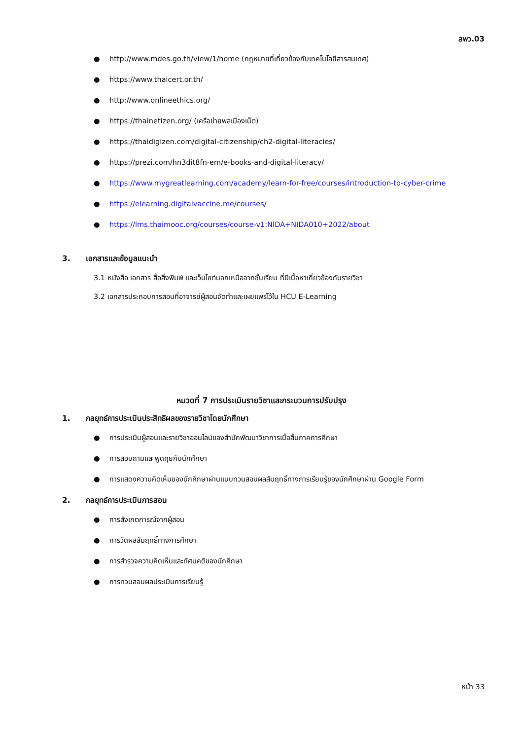สพว.03
● http://www.mdes.go.th/view/1/home (กฎหมายที่เกี่ยวข้องกับเทคโนโลยีสารสนเทศ)
● https://www.thaicert.or.th/
● http://www.onlineethics.org/
● https://thainetizen.org/ (เครือข่ายพลเมืองเน็ต)
● https://thaidigizen.com/digital-citizenship/ch2-digital-literacies/
● https://prezi.com/hn3dit8fn-em/e-books-and-digital-literacy/
● https://www.mygreatlearning.com/academy/learn-for-free/courses/introduction-to-cyber-crime
● https://elearning.digitalvaccine.me/courses/
● https://lms.thaimooc.org/courses/course-v1:NIDA+NIDA010+2022/about
3. เอกสารและข้อมูลแนะนำ
3.1 หนังสือ เอกสาร สื่อสิ่งพิมพ์ และเว็บไซต์นอกเหนือจากชั้นเรียน ที่มีเนื้อหาเกี่ยวข้องกับรายวิชา
3.2 เอกสารประกอบการสอนที่อาจารย์ผู้สอนจัดทำและเผยแพร่ไว้ใน HCU E-Learning
หมวดที่ 7 การประเมินรายวิชาและกระบวนการปรับปรุง
1. กลยุทธ์การประเมินประสิทธิผลของรายวิชาโดยนักศึกษา
● การประเมินผู้สอนและรายวิชาออนไลน์ของสำนักพัฒนาวิชาการเมื่อสิ้นภาคการศึกษา
● การสอบถามและพูดคุยกับนักศึกษา
● การแสดงความคิดเห็นของนักศึกษาผ่านแบบทวนสอบผลสัมฤทธิ์ทางการเรียนรู้ของนักศึกษาผ่าน Google Form
2. กลยุทธ์การประเมินการสอน
● การสังเกตการณ์จากผู้สอน
● การวัดผลสัมฤทธิ์ทางการศึกษา
● การสำรวจความคิดเห็นและทัศนคติของนักศึกษา
● การทวนสอบผลประเมินการเรียนรู้
หน้า 33